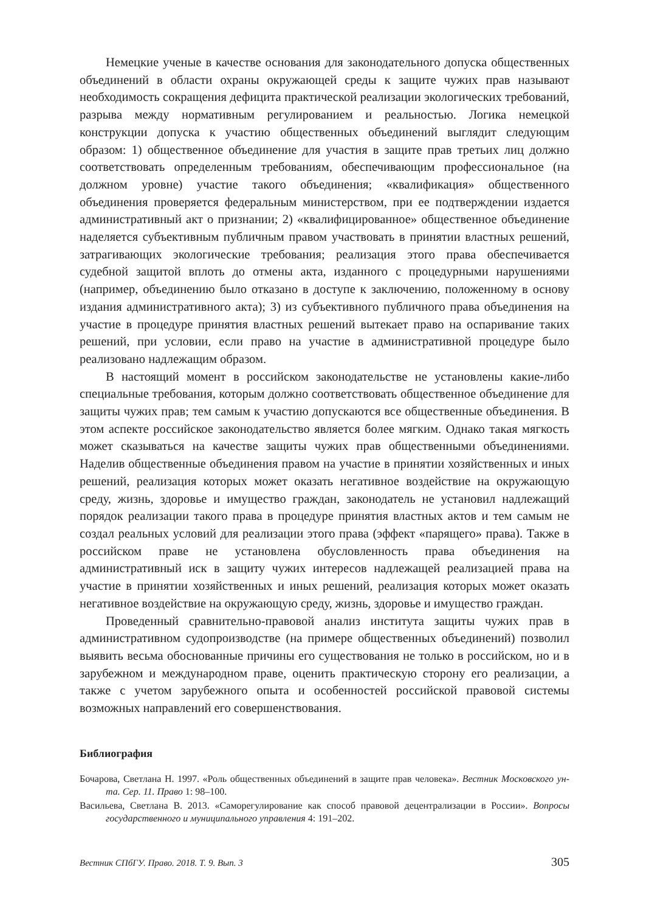Немецкие ученые в качестве основания для законодательного допуска общественных объединений в области охраны окружающей среды к защите чужих прав называют необходимость сокращения дефицита практической реализации экологических требований, разрыва между нормативным регулированием и реальностью. Логика немецкой конструкции допуска к участию общественных объединений выглядит следующим образом: 1) общественное объединение для участия в защите прав третьих лиц должно соответствовать определенным требованиям, обеспечивающим профессиональное (на должном уровне) участие такого объединения; «квалификация» общественного объединения проверяется федеральным министерством, при ее подтверждении издается административный акт о признании; 2) «квалифицированное» общественное объединение наделяется субъективным публичным правом участвовать в принятии властных решений, затрагивающих экологические требования; реализация этого права обеспечивается судебной защитой вплоть до отмены акта, изданного с процедурными нарушениями (например, объединению было отказано в доступе к заключению, положенному в основу издания административного акта); 3) из субъективного публичного права объединения на участие в процедуре принятия властных решений вытекает право на оспаривание таких решений, при условии, если право на участие в административной процедуре было реализовано надлежащим образом.
В настоящий момент в российском законодательстве не установлены какие-либо специальные требования, которым должно соответствовать общественное объединение для защиты чужих прав; тем самым к участию допускаются все общественные объединения. В этом аспекте российское законодательство является более мягким. Однако такая мягкость может сказываться на качестве защиты чужих прав общественными объединениями. Наделив общественные объединения правом на участие в принятии хозяйственных и иных решений, реализация которых может оказать негативное воздействие на окружающую среду, жизнь, здоровье и имущество граждан, законодатель не установил надлежащий порядок реализации такого права в процедуре принятия властных актов и тем самым не создал реальных условий для реализации этого права (эффект «парящего» права). Также в российском праве не установлена обусловленность права объединения на административный иск в защиту чужих интересов надлежащей реализацией права на участие в принятии хозяйственных и иных решений, реализация которых может оказать негативное воздействие на окружающую среду, жизнь, здоровье и имущество граждан.
Проведенный сравнительно-правовой анализ института защиты чужих прав в административном судопроизводстве (на примере общественных объединений) позволил выявить весьма обоснованные причины его существования не только в российском, но и в зарубежном и международном праве, оценить практическую сторону его реализации, а также с учетом зарубежного опыта и особенностей российской правовой системы возможных направлений его совершенствования.
Библиография
Бочарова, Светлана Н. 1997. «Роль общественных объединений в защите прав человека». Вестник Московского ун-та. Сер. 11. Право 1: 98–100.
Васильева, Светлана В. 2013. «Саморегулирование как способ правовой децентрализации в России». Вопросы государственного и муниципального управления 4: 191–202.
Вестник СПбГУ. Право. 2018. Т. 9. Вып. 3 305